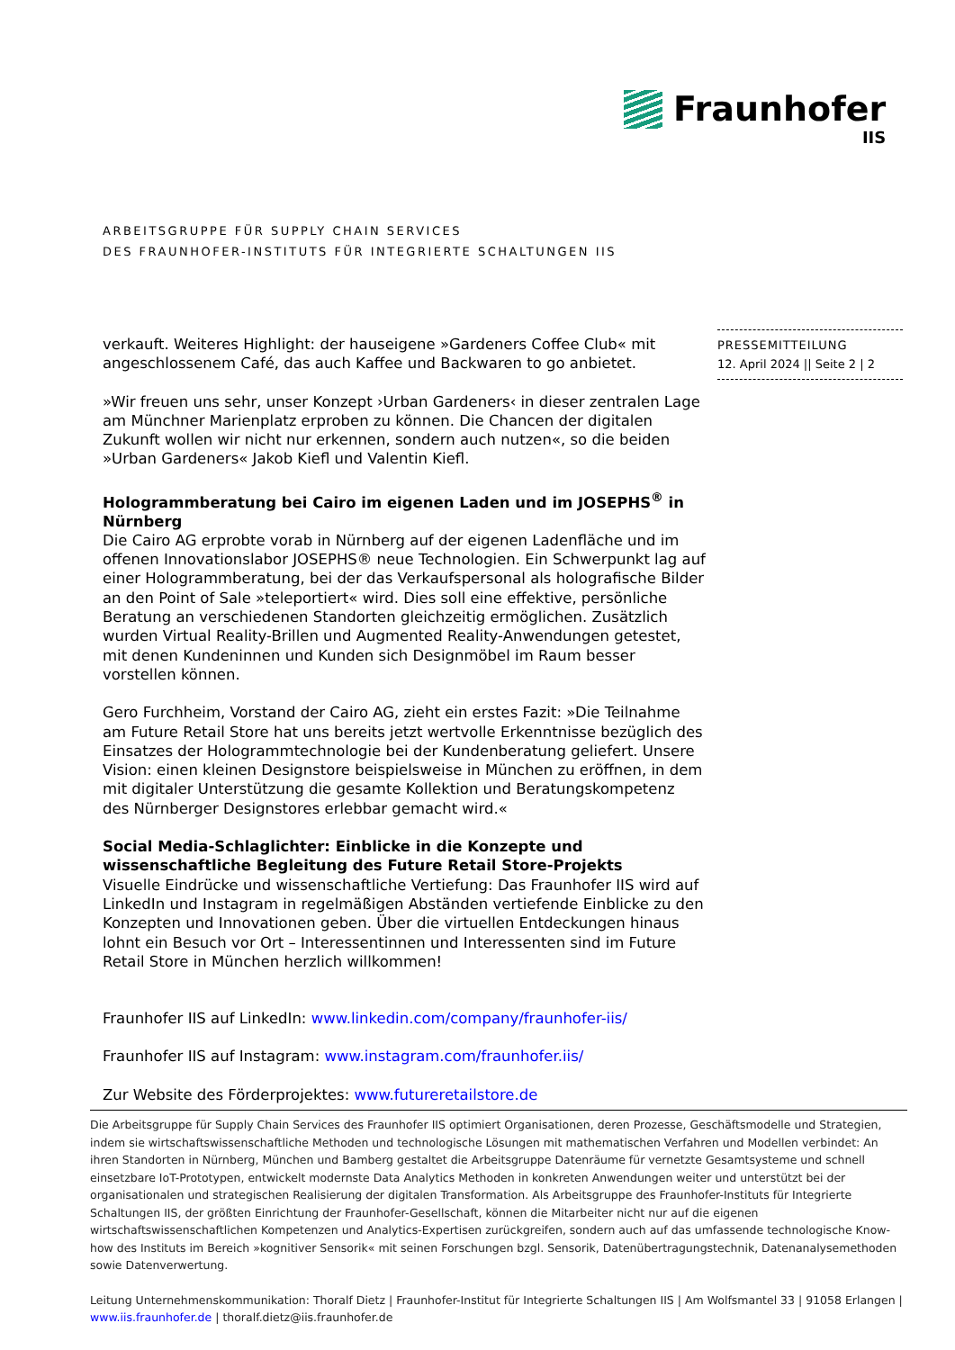Fraunhofer
IIS
ARBEITSGRUPPE FÜR SUPPLY CHAIN SERVICES
DES FRAUNHOFER-INSTITUTS FÜR INTEGRIERTE SCHALTUNGEN IIS
PRESSEMITTEILUNG
12. April 2024 || Seite 2 | 2
verkauft. Weiteres Highlight: der hauseigene »Gardeners Coffee Club« mit angeschlossenem Café, das auch Kaffee und Backwaren to go anbietet.
»Wir freuen uns sehr, unser Konzept ›Urban Gardeners‹ in dieser zentralen Lage am Münchner Marienplatz erproben zu können. Die Chancen der digitalen Zukunft wollen wir nicht nur erkennen, sondern auch nutzen«, so die beiden »Urban Gardeners« Jakob Kiefl und Valentin Kiefl.
Hologrammberatung bei Cairo im eigenen Laden und im JOSEPHS<sup>®</sup> in Nürnberg
Die Cairo AG erprobte vorab in Nürnberg auf der eigenen Ladenfläche und im offenen Innovationslabor JOSEPHS® neue Technologien. Ein Schwerpunkt lag auf einer Hologrammberatung, bei der das Verkaufspersonal als holografische Bilder an den Point of Sale »teleportiert« wird. Dies soll eine effektive, persönliche Beratung an verschiedenen Standorten gleichzeitig ermöglichen. Zusätzlich wurden Virtual Reality-Brillen und Augmented Reality-Anwendungen getestet, mit denen Kundeninnen und Kunden sich Designmöbel im Raum besser vorstellen können.
Gero Furchheim, Vorstand der Cairo AG, zieht ein erstes Fazit: »Die Teilnahme am Future Retail Store hat uns bereits jetzt wertvolle Erkenntnisse bezüglich des Einsatzes der Hologrammtechnologie bei der Kundenberatung geliefert. Unsere Vision: einen kleinen Designstore beispielsweise in München zu eröffnen, in dem mit digitaler Unterstützung die gesamte Kollektion und Beratungskompetenz des Nürnberger Designstores erlebbar gemacht wird.«
Social Media-Schlaglichter: Einblicke in die Konzepte und wissenschaftliche Begleitung des Future Retail Store-Projekts
Visuelle Eindrücke und wissenschaftliche Vertiefung: Das Fraunhofer IIS wird auf LinkedIn und Instagram in regelmäßigen Abständen vertiefende Einblicke zu den Konzepten und Innovationen geben. Über die virtuellen Entdeckungen hinaus lohnt ein Besuch vor Ort – Interessentinnen und Interessenten sind im Future Retail Store in München herzlich willkommen!
Fraunhofer IIS auf LinkedIn: www.linkedin.com/company/fraunhofer-iis/
Fraunhofer IIS auf Instagram: www.instagram.com/fraunhofer.iis/
Zur Website des Förderprojektes: www.futureretailstore.de
Die Arbeitsgruppe für Supply Chain Services des Fraunhofer IIS optimiert Organisationen, deren Prozesse, Geschäftsmodelle und Strategien, indem sie wirtschaftswissenschaftliche Methoden und technologische Lösungen mit mathematischen Verfahren und Modellen verbindet: An ihren Standorten in Nürnberg, München und Bamberg gestaltet die Arbeitsgruppe Datenräume für vernetzte Gesamtsysteme und schnell einsetzbare IoT-Prototypen, entwickelt modernste Data Analytics Methoden in konkreten Anwendungen weiter und unterstützt bei der organisationalen und strategischen Realisierung der digitalen Transformation. Als Arbeitsgruppe des Fraunhofer-Instituts für Integrierte Schaltungen IIS, der größten Einrichtung der Fraunhofer-Gesellschaft, können die Mitarbeiter nicht nur auf die eigenen wirtschaftswissenschaftlichen Kompetenzen und Analytics-Expertisen zurückgreifen, sondern auch auf das umfassende technologische Know-how des Instituts im Bereich »kognitiver Sensorik« mit seinen Forschungen bzgl. Sensorik, Datenübertragungstechnik, Datenanalysemethoden sowie Datenverwertung.
Leitung Unternehmenskommunikation: Thoralf Dietz | Fraunhofer-Institut für Integrierte Schaltungen IIS | Am Wolfsmantel 33 | 91058 Erlangen | www.iis.fraunhofer.de | thoralf.dietz@iis.fraunhofer.de